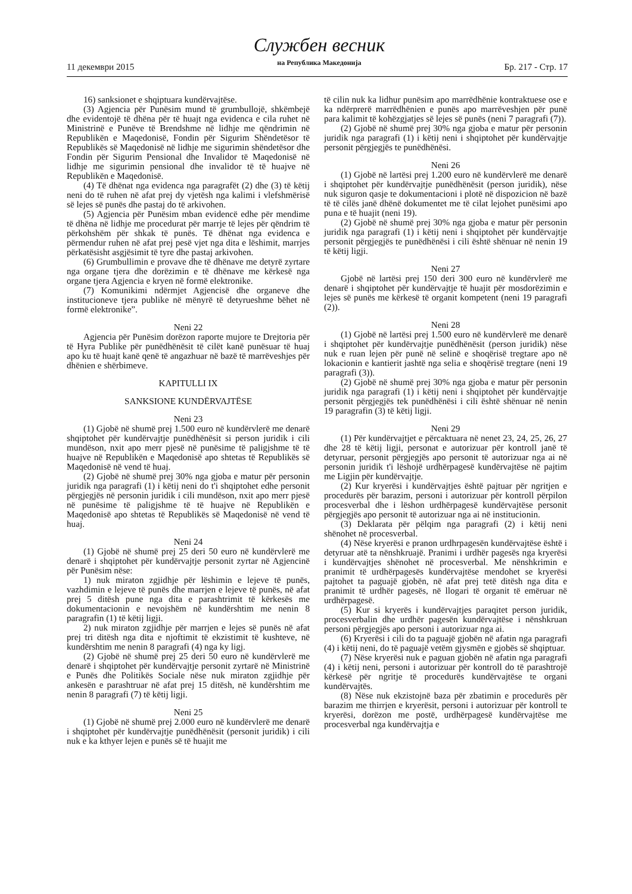11 декември 2015
Службен весник
на Република Македонија
Бр. 217 - Стр. 17
16) sanksionet e shqiptuara kundërvajtëse.
(3) Agjencia për Punësim mund të grumbullojë, shkëmbejë dhe evidentojë të dhëna për të huajt nga evidenca e cila ruhet në Ministrinë e Punëve të Brendshme në lidhje me qëndrimin në Republikën e Maqedonisë, Fondin për Sigurim Shëndetësor të Republikës së Maqedonisë në lidhje me sigurimin shëndetësor dhe Fondin për Sigurim Pensional dhe Invalidor të Maqedonisë në lidhje me sigurimin pensional dhe invalidor të të huajve në Republikën e Maqedonisë.
(4) Të dhënat nga evidenca nga paragrafët (2) dhe (3) të këtij neni do të ruhen në afat prej dy vjetësh nga kalimi i vlefshmërisë së lejes së punës dhe pastaj do të arkivohen.
(5) Agjencia për Punësim mban evidencë edhe për mendime të dhëna në lidhje me procedurat për marrje të lejes për qëndrim të përkohshëm për shkak të punës. Të dhënat nga evidenca e përmendur ruhen në afat prej pesë vjet nga dita e lëshimit, marrjes përkatësisht asgjësimit të tyre dhe pastaj arkivohen.
(6) Grumbullimin e provave dhe të dhënave me detyrë zyrtare nga organe tjera dhe dorëzimin e të dhënave me kërkesë nga organe tjera Agjencia e kryen në formë elektronike.
(7) Komunikimi ndërmjet Agjencisë dhe organeve dhe institucioneve tjera publike në mënyrë të detyrueshme bëhet në formë elektronike”.
Neni 22
Agjencia për Punësim dorëzon raporte mujore te Drejtoria për të Hyra Publike për punëdhënësit të cilët kanë punësuar të huaj apo ku të huajt kanë qenë të angazhuar në bazë të marrëveshjes për dhënien e shërbimeve.
KAPITULLI IX
SANKSIONE KUNDËRVAJTËSE
Neni 23
(1) Gjobë në shumë prej 1.500 euro në kundërvlerë me denarë shqiptohet për kundërvajtje punëdhënësit si person juridik i cili mundëson, nxit apo merr pjesë në punësime të paligjshme të të huajve në Republikën e Maqedonisë apo shtetas të Republikës së Maqedonisë në vend të huaj.
(2) Gjobë në shumë prej 30% nga gjoba e matur për personin juridik nga paragrafi (1) i këtij neni do t'i shqiptohet edhe personit përgjegjës në personin juridik i cili mundëson, nxit apo merr pjesë në punësime të paligjshme të të huajve në Republikën e Maqedonisë apo shtetas të Republikës së Maqedonisë në vend të huaj.
Neni 24
(1) Gjobë në shumë prej 25 deri 50 euro në kundërvlerë me denarë i shqiptohet për kundërvajtje personit zyrtar në Agjencinë për Punësim nëse:
1) nuk miraton zgjidhje për lëshimin e lejeve të punës, vazhdimin e lejeve të punës dhe marrjen e lejeve të punës, në afat prej 5 ditësh pune nga dita e parashtrimit të kërkesës me dokumentacionin e nevojshëm në kundërshtim me nenin 8 paragrafin (1) të këtij ligji.
2) nuk miraton zgjidhje për marrjen e lejes së punës në afat prej tri ditësh nga dita e njoftimit të ekzistimit të kushteve, në kundërshtim me nenin 8 paragrafi (4) nga ky ligj.
(2) Gjobë në shumë prej 25 deri 50 euro në kundërvlerë me denarë i shqiptohet për kundërvajtje personit zyrtarë në Ministrinë e Punës dhe Politikës Sociale nëse nuk miraton zgjidhje për ankesën e parashtruar në afat prej 15 ditësh, në kundërshtim me nenin 8 paragrafi (7) të këtij ligji.
Neni 25
(1) Gjobë në shumë prej 2.000 euro në kundërvlerë me denarë i shqiptohet për kundërvajtje punëdhënësit (personit juridik) i cili nuk e ka kthyer lejen e punës së të huajit me
të cilin nuk ka lidhur punësim apo marrëdhënie kontraktuese ose e ka ndërprerë marrëdhënien e punës apo marrëveshjen për punë para kalimit të kohëzgjatjes së lejes së punës (neni 7 paragrafi (7)).
(2) Gjobë në shumë prej 30% nga gjoba e matur për personin juridik nga paragrafi (1) i këtij neni i shqiptohet për kundërvajtje personit përgjegjës te punëdhënësi.
Neni 26
(1) Gjobë në lartësi prej 1.200 euro në kundërvlerë me denarë i shqiptohet për kundërvajtje punëdhënësit (person juridik), nëse nuk siguron qasje te dokumentacioni i plotë në dispozicion në bazë të të cilës janë dhënë dokumentet me të cilat lejohet punësimi apo puna e të huajit (neni 19).
(2) Gjobë në shumë prej 30% nga gjoba e matur për personin juridik nga paragrafi (1) i këtij neni i shqiptohet për kundërvajtje personit përgjegjës te punëdhënësi i cili është shënuar në nenin 19 të këtij ligji.
Neni 27
Gjobë në lartësi prej 150 deri 300 euro në kundërvlerë me denarë i shqiptohet për kundërvajtje të huajit për mosdorëzimin e lejes së punës me kërkesë të organit kompetent (neni 19 paragrafi (2)).
Neni 28
(1) Gjobë në lartësi prej 1.500 euro në kundërvlerë me denarë i shqiptohet për kundërvajtje punëdhënësit (person juridik) nëse nuk e ruan lejen për punë në selinë e shoqërisë tregtare apo në lokacionin e kantierit jashtë nga selia e shoqërisë tregtare (neni 19 paragrafi (3)).
(2) Gjobë në shumë prej 30% nga gjoba e matur për personin juridik nga paragrafi (1) i këtij neni i shqiptohet për kundërvajtje personit përgjegjës tek punëdhënësi i cili është shënuar në nenin 19 paragrafin (3) të këtij ligji.
Neni 29
(1) Për kundërvajtjet e përcaktuara në nenet 23, 24, 25, 26, 27 dhe 28 të këtij ligji, personat e autorizuar për kontroll janë të detyruar, personit përgjegjës apo personit të autorizuar nga ai në personin juridik t'i lëshojë urdhërpagesë kundërvajtëse në pajtim me Ligjin për kundërvajtje.
(2) Kur kryerësi i kundërvajtjes është pajtuar për ngritjen e procedurës për barazim, personi i autorizuar për kontroll përpilon procesverbal dhe i lëshon urdhërpagesë kundërvajtëse personit përgjegjës apo personit të autorizuar nga ai në institucionin.
(3) Deklarata për pëlqim nga paragrafi (2) i këtij neni shënohet në procesverbal.
(4) Nëse kryerësi e pranon urdhrpagesën kundërvajtëse është i detyruar atë ta nënshkruajë. Pranimi i urdhër pagesës nga kryerësi i kundërvajtjes shënohet në procesverbal. Me nënshkrimin e pranimit të urdhërpagesës kundërvajtëse mendohet se kryerësi pajtohet ta paguajë gjobën, në afat prej tetë ditësh nga dita e pranimit të urdhër pagesës, në llogari të organit të emëruar në urdhërpagesë.
(5) Kur si kryerës i kundërvajtjes paraqitet person juridik, procesverbalin dhe urdhër pagesën kundërvajtëse i nënshkruan personi përgjegjës apo personi i autorizuar nga ai.
(6) Kryerësi i cili do ta paguajë gjobën në afatin nga paragrafi (4) i këtij neni, do të paguajë vetëm gjysmën e gjobës së shqiptuar.
(7) Nëse kryerësi nuk e paguan gjobën në afatin nga paragrafi (4) i këtij neni, personi i autorizuar për kontroll do të parashtrojë kërkesë për ngritje të procedurës kundërvajtëse te organi kundërvajtës.
(8) Nëse nuk ekzistojnë baza për zbatimin e procedurës për barazim me thirrjen e kryerësit, personi i autorizuar për kontroll te kryerësi, dorëzon me postë, urdhërpagesë kundërvajtëse me procesverbal nga kundërvajtja e